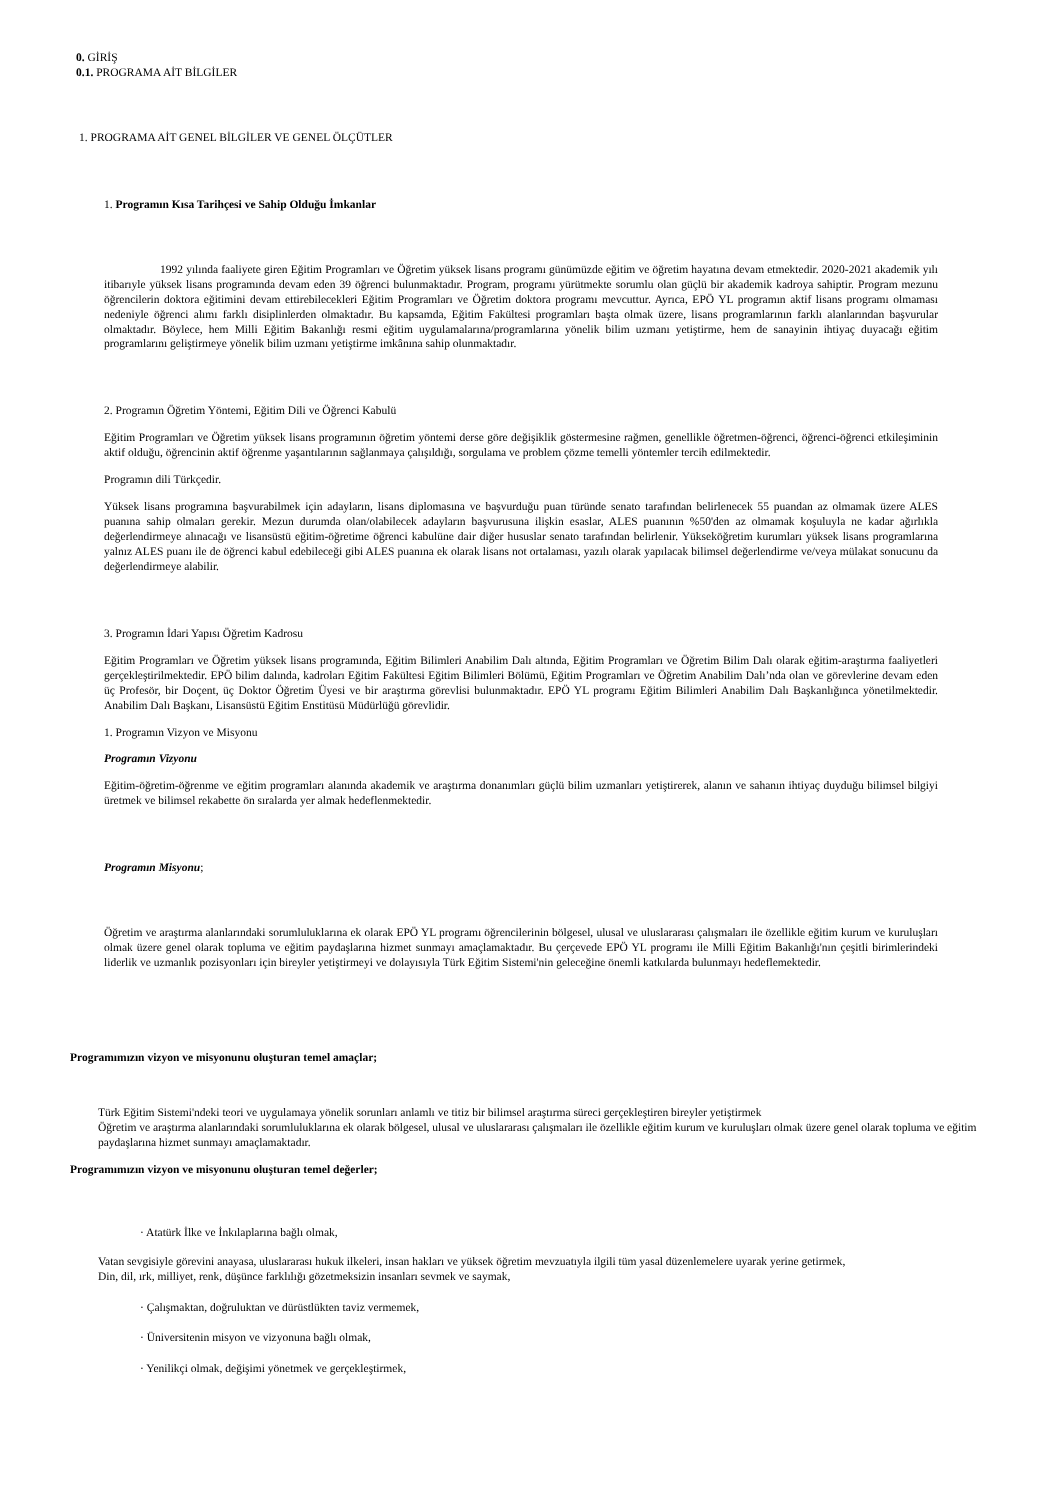0. GİRİŞ
0.1. PROGRAMA AİT BİLGİLER
1. PROGRAMA AİT GENEL BİLGİLER VE GENEL ÖLÇÜTLER
1. Programın Kısa Tarihçesi ve Sahip Olduğu İmkanlar
1992 yılında faaliyete giren Eğitim Programları ve Öğretim yüksek lisans programı günümüzde eğitim ve öğretim hayatına devam etmektedir. 2020-2021 akademik yılı itibarıyle yüksek lisans programında devam eden 39 öğrenci bulunmaktadır. Program, programı yürütmekte sorumlu olan güçlü bir akademik kadroya sahiptir. Program mezunu öğrencilerin doktora eğitimini devam ettirebilecekleri Eğitim Programları ve Öğretim doktora programı mevcuttur. Ayrıca, EPÖ YL programın aktif lisans programı olmaması nedeniyle öğrenci alımı farklı disiplinlerden olmaktadır. Bu kapsamda, Eğitim Fakültesi programları başta olmak üzere, lisans programlarının farklı alanlarından başvurular olmaktadır. Böylece, hem Milli Eğitim Bakanlığı resmi eğitim uygulamalarına/programlarına yönelik bilim uzmanı yetiştirme, hem de sanayinin ihtiyaç duyacağı eğitim programlarını geliştirmeye yönelik bilim uzmanı yetiştirme imkânına sahip olunmaktadır.
2. Programın Öğretim Yöntemi, Eğitim Dili ve Öğrenci Kabulü
Eğitim Programları ve Öğretim yüksek lisans programının öğretim yöntemi derse göre değişiklik göstermesine rağmen, genellikle öğretmen-öğrenci, öğrenci-öğrenci etkileşiminin aktif olduğu, öğrencinin aktif öğrenme yaşantılarının sağlanmaya çalışıldığı, sorgulama ve problem çözme temelli yöntemler tercih edilmektedir.
Programın dili Türkçedir.
Yüksek lisans programına başvurabilmek için adayların, lisans diplomasına ve başvurduğu puan türünde senato tarafından belirlenecek 55 puandan az olmamak üzere ALES puanına sahip olmaları gerekir. Mezun durumda olan/olabilecek adayların başvurusuna ilişkin esaslar, ALES puanının %50'den az olmamak koşuluyla ne kadar ağırlıkla değerlendirmeye alınacağı ve lisansüstü eğitim-öğretime öğrenci kabulüne dair diğer hususlar senato tarafından belirlenir. Yükseköğretim kurumları yüksek lisans programlarına yalnız ALES puanı ile de öğrenci kabul edebileceği gibi ALES puanına ek olarak lisans not ortalaması, yazılı olarak yapılacak bilimsel değerlendirme ve/veya mülakat sonucunu da değerlendirmeye alabilir.
3. Programın İdari Yapısı Öğretim Kadrosu
Eğitim Programları ve Öğretim yüksek lisans programında, Eğitim Bilimleri Anabilim Dalı altında, Eğitim Programları ve Öğretim Bilim Dalı olarak eğitim-araştırma faaliyetleri gerçekleştirilmektedir. EPÖ bilim dalında, kadroları Eğitim Fakültesi Eğitim Bilimleri Bölümü, Eğitim Programları ve Öğretim Anabilim Dalı’nda olan ve görevlerine devam eden üç Profesör, bir Doçent, üç Doktor Öğretim Üyesi ve bir araştırma görevlisi bulunmaktadır. EPÖ YL programı Eğitim Bilimleri Anabilim Dalı Başkanlığınca yönetilmektedir. Anabilim Dalı Başkanı, Lisansüstü Eğitim Enstitüsü Müdürlüğü görevlidir.
1. Programın Vizyon ve Misyonu
Programın Vizyonu
Eğitim-öğretim-öğrenme ve eğitim programları alanında akademik ve araştırma donanımları güçlü bilim uzmanları yetiştirerek, alanın ve sahanın ihtiyaç duyduğu bilimsel bilgiyi üretmek ve bilimsel rekabette ön sıralarda yer almak hedeflenmektedir.
Programın Misyonu;
Öğretim ve araştırma alanlarındaki sorumluluklarına ek olarak EPÖ YL programı öğrencilerinin bölgesel, ulusal ve uluslararası çalışmaları ile özellikle eğitim kurum ve kuruluşları olmak üzere genel olarak topluma ve eğitim paydaşlarına hizmet sunmayı amaçlamaktadır. Bu çerçevede EPÖ YL programı ile Milli Eğitim Bakanlığı'nın çeşitli birimlerindeki liderlik ve uzmanlık pozisyonları için bireyler yetiştirmeyi ve dolayısıyla Türk Eğitim Sistemi'nin geleceğine önemli katkılarda bulunmayı hedeflemektedir.
Programımızın vizyon ve misyonunu oluşturan temel amaçlar;
Türk Eğitim Sistemi'ndeki teori ve uygulamaya yönelik sorunları anlamlı ve titiz bir bilimsel araştırma süreci gerçekleştiren bireyler yetiştirmek
Öğretim ve araştırma alanlarındaki sorumluluklarına ek olarak bölgesel, ulusal ve uluslararası çalışmaları ile özellikle eğitim kurum ve kuruluşları olmak üzere genel olarak topluma ve eğitim paydaşlarına hizmet sunmayı amaçlamaktadır.
Programımızın vizyon ve misyonunu oluşturan temel değerler;
· Atatürk İlke ve İnkılaplarına bağlı olmak,
Vatan sevgisiyle görevini anayasa, uluslararası hukuk ilkeleri, insan hakları ve yüksek öğretim mevzuatıyla ilgili tüm yasal düzenlemelere uyarak yerine getirmek,
Din, dil, ırk, milliyet, renk, düşünce farklılığı gözetmeksizin insanları sevmek ve saymak,
· Çalışmaktan, doğruluktan ve dürüstlükten taviz vermemek,
· Üniversitenin misyon ve vizyonuna bağlı olmak,
· Yenilikçi olmak, değişimi yönetmek ve gerçekleştirmek,